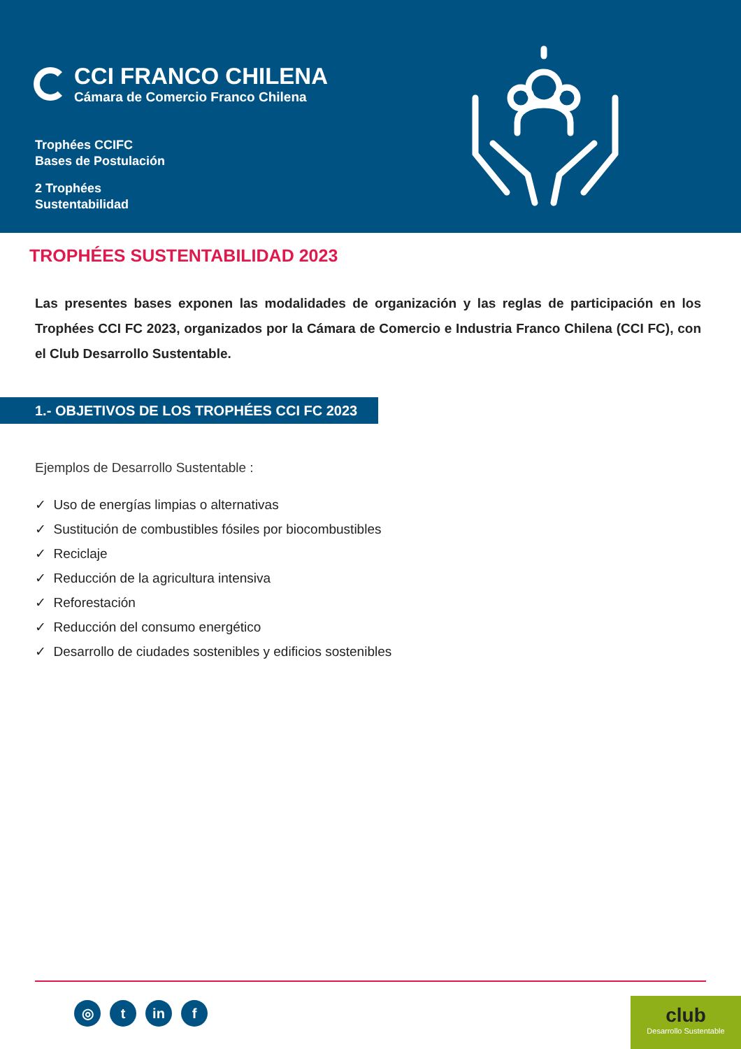CCI FRANCO CHILENA
Cámara de Comercio Franco Chilena
Trophées CCIFC
Bases de Postulación
2 Trophées
Sustentabilidad
TROPHÉES SUSTENTABILIDAD 2023
Las presentes bases exponen las modalidades de organización y las reglas de participación en los Trophées CCI FC 2023, organizados por la Cámara de Comercio e Industria Franco Chilena (CCI FC), con el Club Desarrollo Sustentable.
1.- OBJETIVOS DE LOS TROPHÉES CCI FC 2023
Ejemplos de Desarrollo Sustentable :
✓ Uso de energías limpias o alternativas
✓ Sustitución de combustibles fósiles por biocombustibles
✓ Reciclaje
✓ Reducción de la agricultura intensiva
✓ Reforestación
✓ Reducción del consumo energético
✓ Desarrollo de ciudades sostenibles y edificios sostenibles
◎ t in f
club
Desarrollo Sustentable